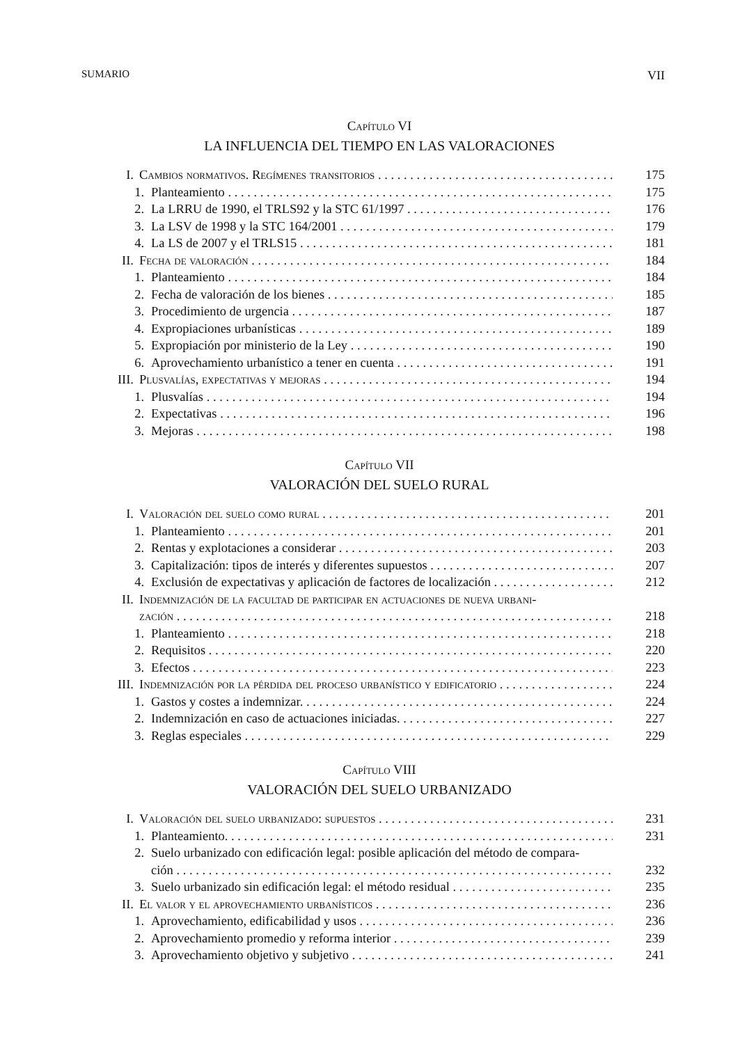SUMARIO VII
Capítulo VI
LA INFLUENCIA DEL TIEMPO EN LAS VALORACIONES
I. Cambios normativos. Regímenes transitorios 175
1. Planteamiento 175
2. La LRRU de 1990, el TRLS92 y la STC 61/1997 176
3. La LSV de 1998 y la STC 164/2001 179
4. La LS de 2007 y el TRLS15 181
II. Fecha de valoración 184
1. Planteamiento 184
2. Fecha de valoración de los bienes 185
3. Procedimiento de urgencia 187
4. Expropiaciones urbanísticas 189
5. Expropiación por ministerio de la Ley 190
6. Aprovechamiento urbanístico a tener en cuenta 191
III. Plusvalías, expectativas y mejoras 194
1. Plusvalías 194
2. Expectativas 196
3. Mejoras 198
Capítulo VII
VALORACIÓN DEL SUELO RURAL
I. Valoración del suelo como rural 201
1. Planteamiento 201
2. Rentas y explotaciones a considerar 203
3. Capitalización: tipos de interés y diferentes supuestos 207
4. Exclusión de expectativas y aplicación de factores de localización 212
II. Indemnización de la facultad de participar en actuaciones de nueva urbani-
zación 218
1. Planteamiento 218
2. Requisitos 220
3. Efectos 223
III. Indemnización por la pérdida del proceso urbanístico y edificatorio 224
1. Gastos y costes a indemnizar. 224
2. Indemnización en caso de actuaciones iniciadas. 227
3. Reglas especiales 229
Capítulo VIII
VALORACIÓN DEL SUELO URBANIZADO
I. Valoración del suelo urbanizado: supuestos 231
1. Planteamiento. 231
2. Suelo urbanizado con edificación legal: posible aplicación del método de compara-
ción 232
3. Suelo urbanizado sin edificación legal: el método residual 235
II. El valor y el aprovechamiento urbanísticos 236
1. Aprovechamiento, edificabilidad y usos 236
2. Aprovechamiento promedio y reforma interior 239
3. Aprovechamiento objetivo y subjetivo 241